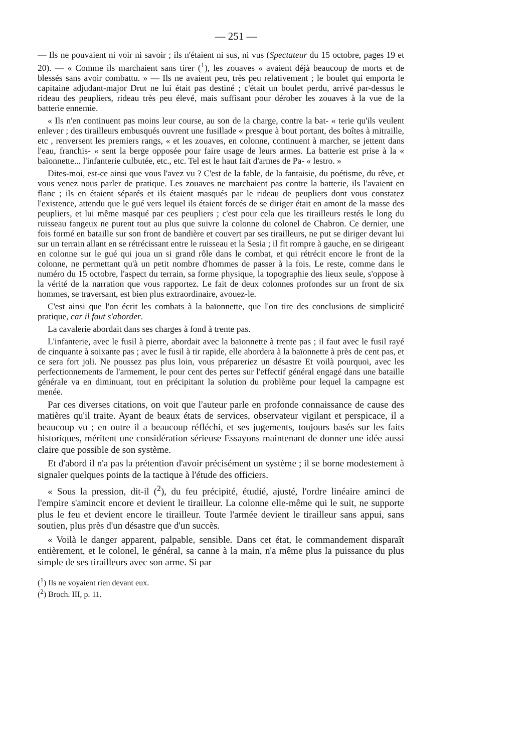— 251 —
— Ils ne pouvaient ni voir ni savoir ; ils n'étaient ni sus, ni vus (Spectateur du 15 octobre, pages 19 et 20). — « Comme ils marchaient sans tirer (<sup>1</sup>), les zouaves « avaient déjà beaucoup de morts et de blessés sans avoir combattu. » — Ils ne avaient peu, très peu relativement ; le boulet qui emporta le capitaine adjudant-major Drut ne lui était pas destiné ; c'était un boulet perdu, arrivé par-dessus le rideau des peupliers, rideau très peu élevé, mais suffisant pour dérober les zouaves à la vue de la batterie ennemie.
« Ils n'en continuent pas moins leur course, au son de la charge, contre la bat- « terie qu'ils veulent enlever ; des tirailleurs embusqués ouvrent une fusillade « presque à bout portant, des boîtes à mitraille, etc , renversent les premiers rangs, « et les zouaves, en colonne, continuent à marcher, se jettent dans l'eau, franchis- « sent la berge opposée pour faire usage de leurs armes. La batterie est prise à la « baïonnette... l'infanterie culbutée, etc., etc. Tel est le haut fait d'armes de Pa- « lestro. »
Dites-moi, est-ce ainsi que vous l'avez vu ? C'est de la fable, de la fantaisie, du poétisme, du rêve, et vous venez nous parler de pratique. Les zouaves ne marchaient pas contre la batterie, ils l'avaient en flanc ; ils en étaient séparés et ils étaient masqués par le rideau de peupliers dont vous constatez l'existence, attendu que le gué vers lequel ils étaient forcés de se diriger était en amont de la masse des peupliers, et lui même masqué par ces peupliers ; c'est pour cela que les tirailleurs restés le long du ruisseau fangeux ne purent tout au plus que suivre la colonne du colonel de Chabron. Ce dernier, une fois formé en bataille sur son front de bandière et couvert par ses tirailleurs, ne put se diriger devant lui sur un terrain allant en se rétrécissant entre le ruisseau et la Sesia ; il fit rompre à gauche, en se dirigeant en colonne sur le gué qui joua un si grand rôle dans le combat, et qui rétrécit encore le front de la colonne, ne permettant qu'à un petit nombre d'hommes de passer à la fois. Le reste, comme dans le numéro du 15 octobre, l'aspect du terrain, sa forme physique, la topographie des lieux seule, s'oppose à la vérité de la narration que vous rapportez. Le fait de deux colonnes profondes sur un front de six hommes, se traversant, est bien plus extraordinaire, avouez-le.
C'est ainsi que l'on écrit les combats à la baïonnette, que l'on tire des conclusions de simplicité pratique, car il faut s'aborder.
La cavalerie abordait dans ses charges à fond à trente pas.
L'infanterie, avec le fusil à pierre, abordait avec la baïonnette à trente pas ; il faut avec le fusil rayé de cinquante à soixante pas ; avec le fusil à tir rapide, elle abordera à la baïonnette à près de cent pas, et ce sera fort joli. Ne poussez pas plus loin, vous prépareriez un désastre Et voilà pourquoi, avec les perfectionnements de l'armement, le pour cent des pertes sur l'effectif général engagé dans une bataille générale va en diminuant, tout en précipitant la solution du problème pour lequel la campagne est menée.
Par ces diverses citations, on voit que l'auteur parle en profonde connaissance de cause des matières qu'il traite. Ayant de beaux états de services, observateur vigilant et perspicace, il a beaucoup vu ; en outre il a beaucoup réfléchi, et ses jugements, toujours basés sur les faits historiques, méritent une considération sérieuse Essayons maintenant de donner une idée aussi claire que possible de son système.
Et d'abord il n'a pas la prétention d'avoir précisément un système ; il se borne modestement à signaler quelques points de la tactique à l'étude des officiers.
« Sous la pression, dit-il (<sup>2</sup>), du feu précipité, étudié, ajusté, l'ordre linéaire aminci de l'empire s'amincit encore et devient le tirailleur. La colonne elle-même qui le suit, ne supporte plus le feu et devient encore le tirailleur. Toute l'armée devient le tirailleur sans appui, sans soutien, plus près d'un désastre que d'un succès.
« Voilà le danger apparent, palpable, sensible. Dans cet état, le commandement disparaît entièrement, et le colonel, le général, sa canne à la main, n'a même plus la puissance du plus simple de ses tirailleurs avec son arme. Si par
(<sup>1</sup>) Ils ne voyaient rien devant eux.
(<sup>2</sup>) Broch. III, p. 11.